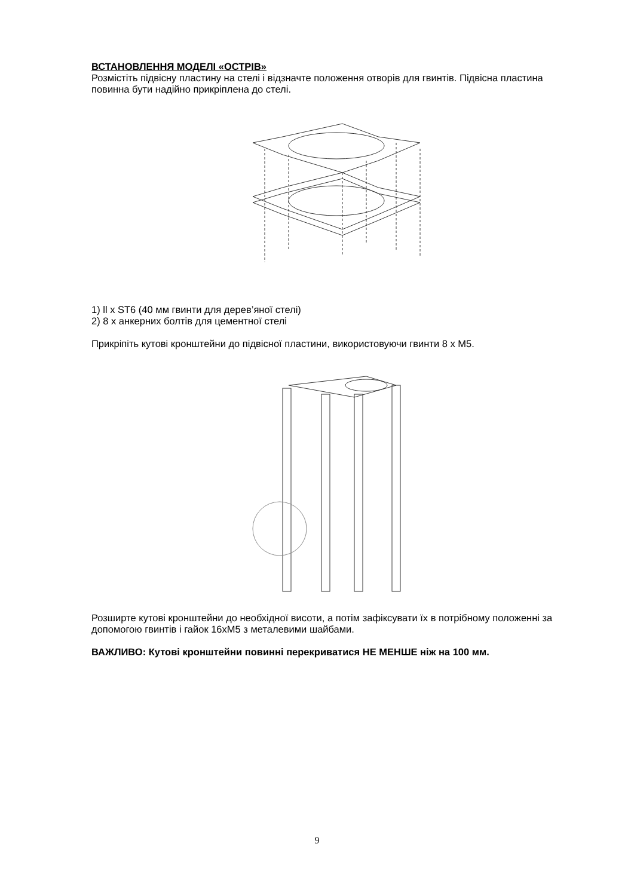ВСТАНОВЛЕННЯ МОДЕЛІ «ОСТРІВ»
Розмістіть підвісну пластину на стелі і відзначте положення отворів для гвинтів. Підвісна пластина повинна бути надійно прикріплена до стелі.
1) ll x ST6 (40 мм гвинти для дерев’яної стелі)
2) 8 x анкерних болтів для цементної стелі
Прикріпіть кутові кронштейни до підвісної пластини, використовуючи гвинти 8 x M5.
Розширте кутові кронштейни до необхідної висоти, а потім зафіксувати їх в потрібному положенні за допомогою гвинтів і гайок 16xM5 з металевими шайбами.
ВАЖЛИВО: Кутові кронштейни повинні перекриватися НЕ МЕНШЕ ніж на 100 мм.
9